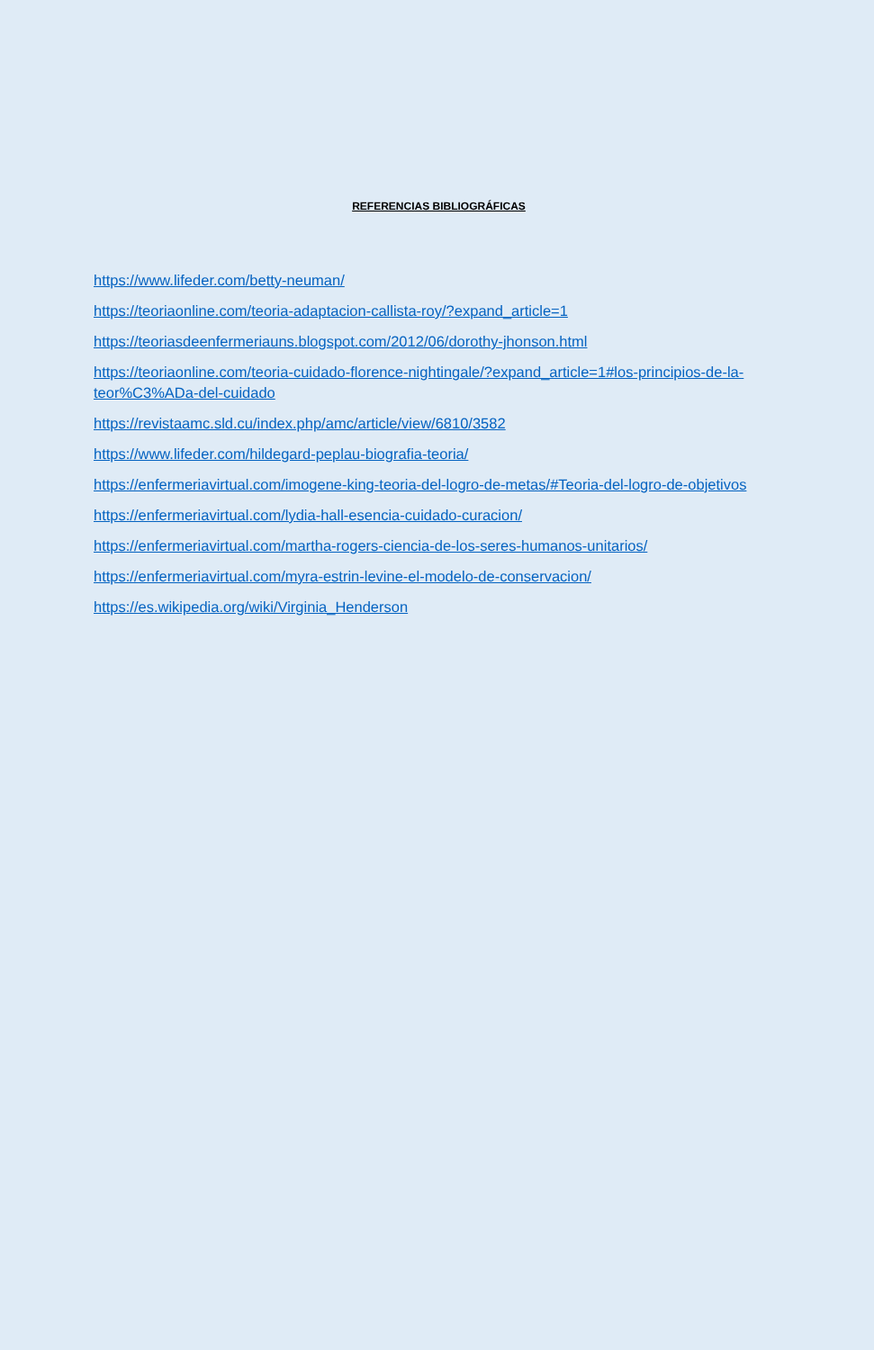REFERENCIAS BIBLIOGRÁFICAS
https://www.lifeder.com/betty-neuman/
https://teoriaonline.com/teoria-adaptacion-callista-roy/?expand_article=1
https://teoriasdeenfermeriauns.blogspot.com/2012/06/dorothy-jhonson.html
https://teoriaonline.com/teoria-cuidado-florence-nightingale/?expand_article=1#los-principios-de-la-
teor%C3%ADa-del-cuidado
https://revistaamc.sld.cu/index.php/amc/article/view/6810/3582
https://www.lifeder.com/hildegard-peplau-biografia-teoria/
https://enfermeriavirtual.com/imogene-king-teoria-del-logro-de-metas/#Teoria-del-logro-de-objetivos
https://enfermeriavirtual.com/lydia-hall-esencia-cuidado-curacion/
https://enfermeriavirtual.com/martha-rogers-ciencia-de-los-seres-humanos-unitarios/
https://enfermeriavirtual.com/myra-estrin-levine-el-modelo-de-conservacion/
https://es.wikipedia.org/wiki/Virginia_Henderson